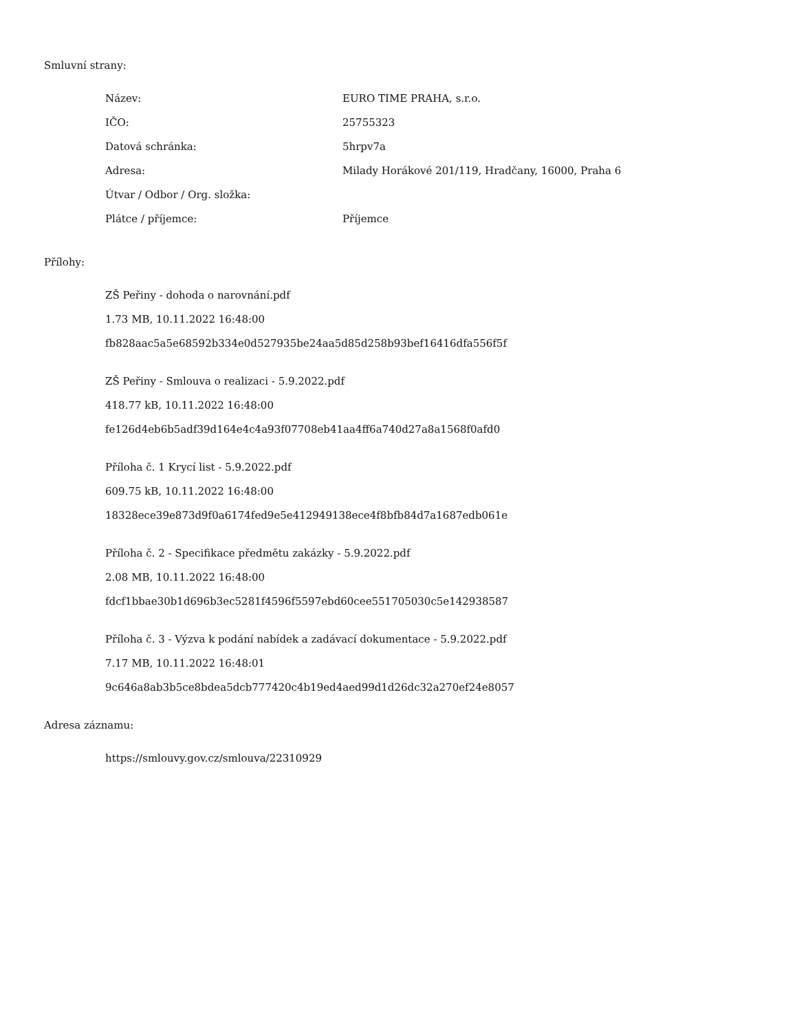Smluvní strany:
| Název: | EURO TIME PRAHA, s.r.o. |
| IČO: | 25755323 |
| Datová schránka: | 5hrpv7a |
| Adresa: | Milady Horákové 201/119, Hradčany, 16000, Praha 6 |
| Útvar / Odbor / Org. složka: | |
| Plátce / příjemce: | Příjemce |
Přílohy:
ZŠ Peřiny - dohoda o narovnání.pdf
1.73 MB, 10.11.2022 16:48:00
fb828aac5a5e68592b334e0d527935be24aa5d85d258b93bef16416dfa556f5f
ZŠ Peřiny - Smlouva o realizaci - 5.9.2022.pdf
418.77 kB, 10.11.2022 16:48:00
fe126d4eb6b5adf39d164e4c4a93f07708eb41aa4ff6a740d27a8a1568f0afd0
Příloha č. 1 Krycí list - 5.9.2022.pdf
609.75 kB, 10.11.2022 16:48:00
18328ece39e873d9f0a6174fed9e5e412949138ece4f8bfb84d7a1687edb061e
Příloha č. 2 - Specifikace předmětu zakázky - 5.9.2022.pdf
2.08 MB, 10.11.2022 16:48:00
fdcf1bbae30b1d696b3ec5281f4596f5597ebd60cee551705030c5e142938587
Příloha č. 3 - Výzva k podání nabídek a zadávací dokumentace - 5.9.2022.pdf
7.17 MB, 10.11.2022 16:48:01
9c646a8ab3b5ce8bdea5dcb777420c4b19ed4aed99d1d26dc32a270ef24e8057
Adresa záznamu:
https://smlouvy.gov.cz/smlouva/22310929